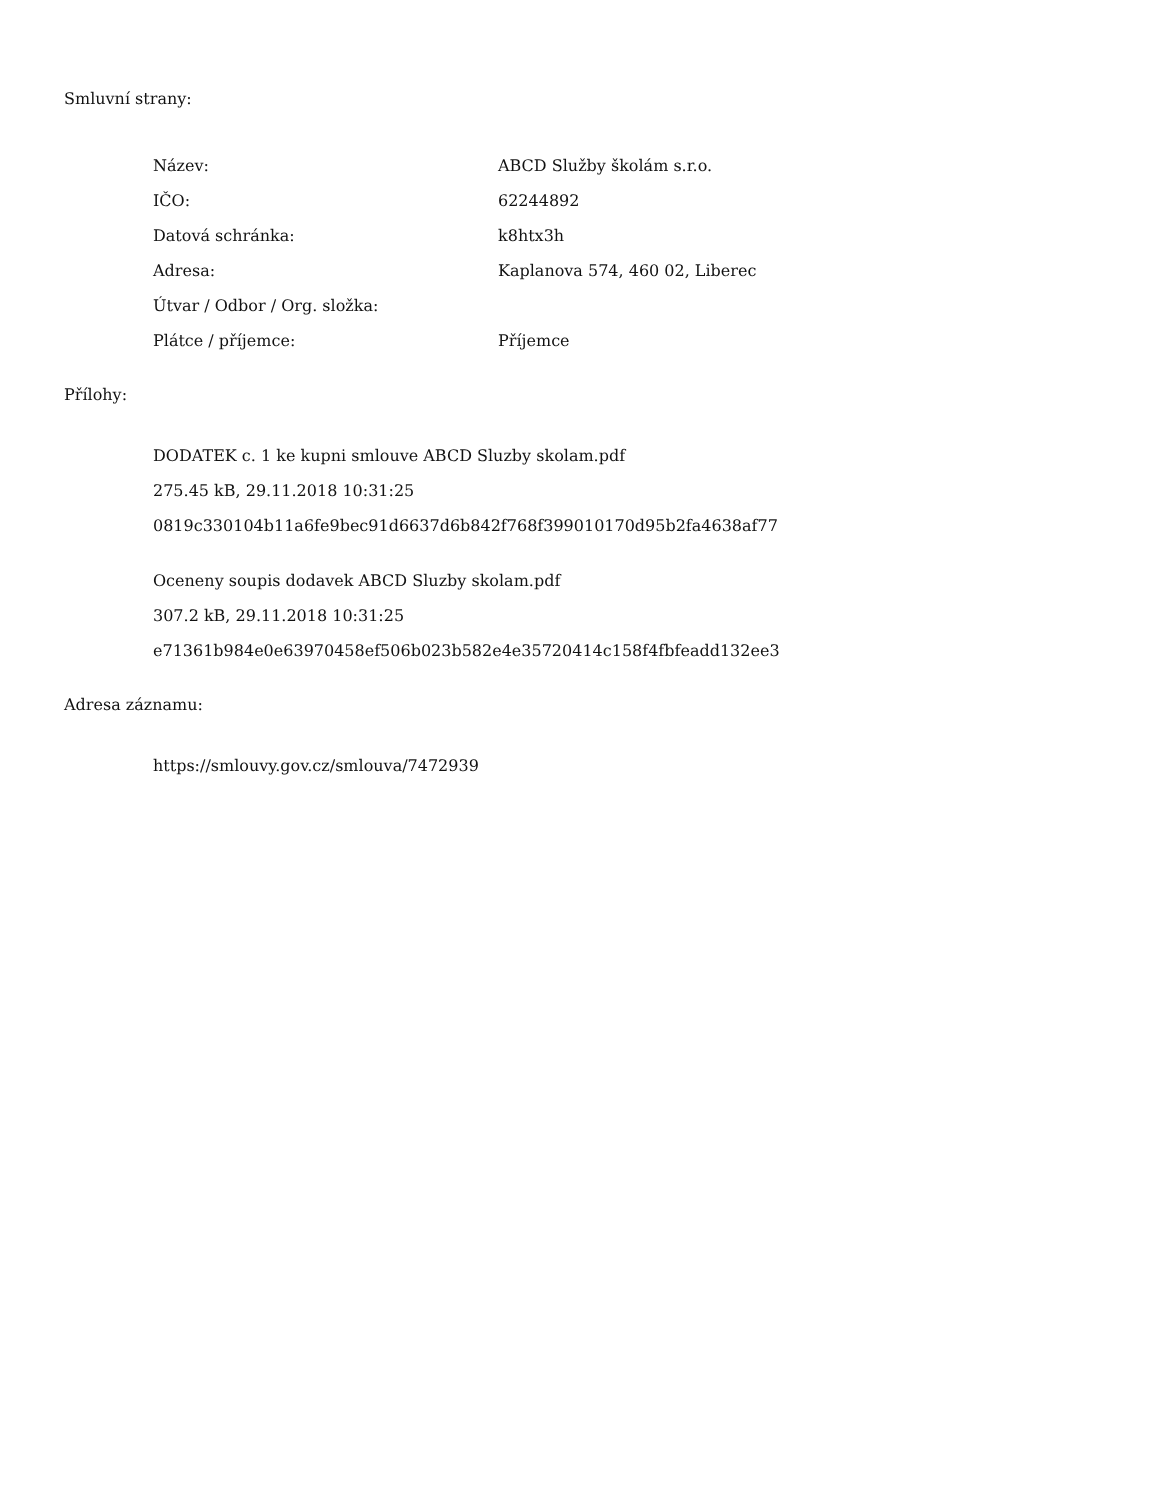Smluvní strany:
| Název: | ABCD Služby školám s.r.o. |
| IČO: | 62244892 |
| Datová schránka: | k8htx3h |
| Adresa: | Kaplanova 574, 460 02, Liberec |
| Útvar / Odbor / Org. složka: | |
| Plátce / příjemce: | Příjemce |
Přílohy:
DODATEK c. 1 ke kupni smlouve ABCD Sluzby skolam.pdf
275.45 kB, 29.11.2018 10:31:25
0819c330104b11a6fe9bec91d6637d6b842f768f399010170d95b2fa4638af77
Oceneny soupis dodavek ABCD Sluzby skolam.pdf
307.2 kB, 29.11.2018 10:31:25
e71361b984e0e63970458ef506b023b582e4e35720414c158f4fbfeadd132ee3
Adresa záznamu:
https://smlouvy.gov.cz/smlouva/7472939